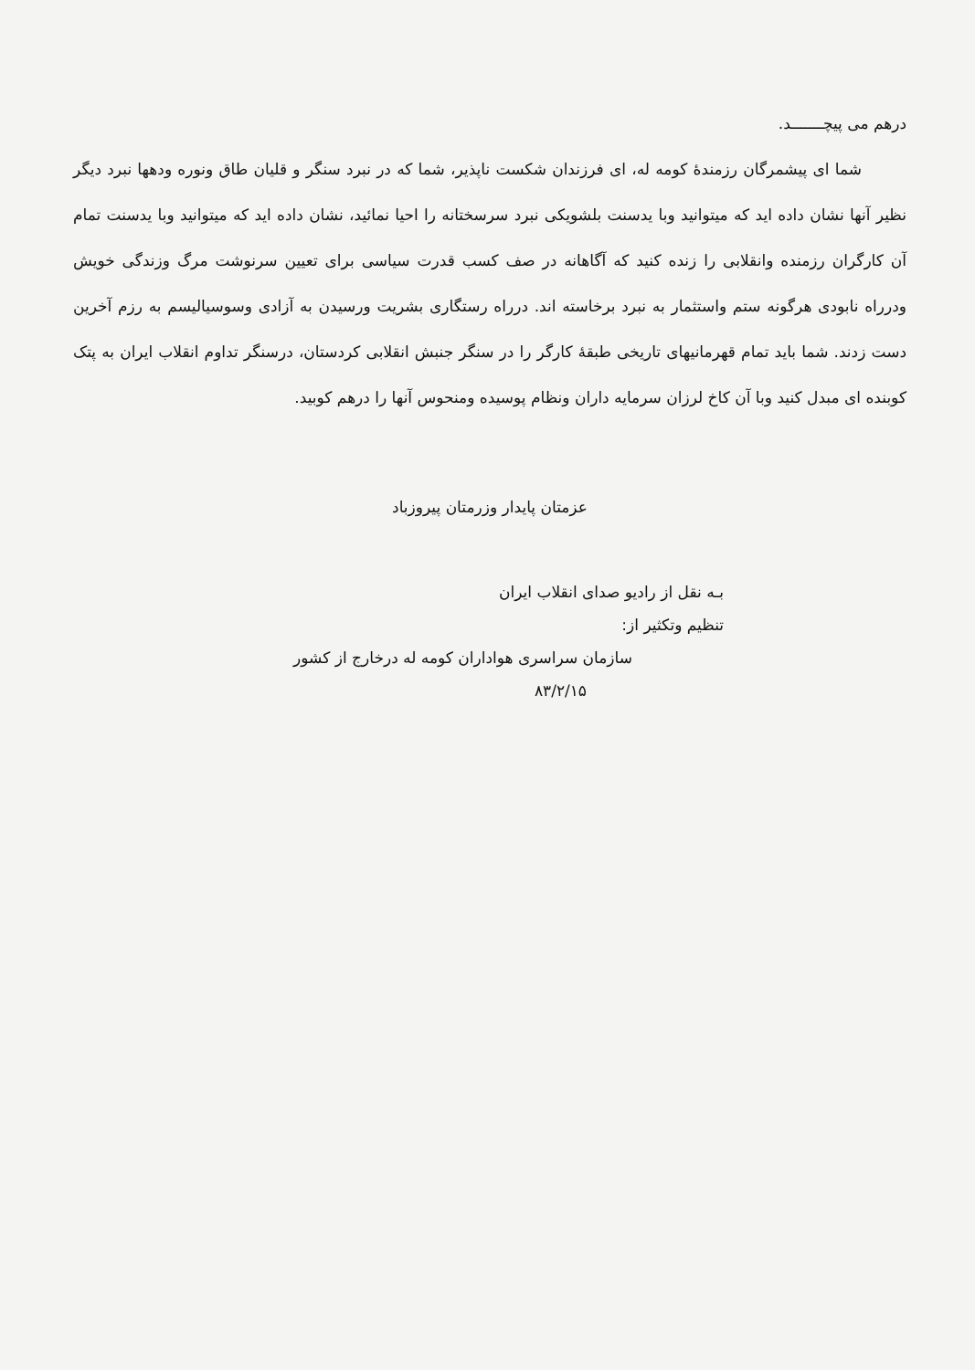درهم می پیچـــــــد.
شما ای پیشمرگان رزمندهٔ کومه له، ای فرزندان شکست ناپذیر، شما که در نبرد سنگر و قلیان طاق ونوره ودهها نبرد دیگر نظیر آنها نشان داده اید که میتوانید وبا یدسنت بلشویکی نبرد سرسختانه را احیا نمائید، نشان داده اید که میتوانید وبا یدسنت تمام آن کارگران رزمنده وانقلابی را زنده کنید که آگاهانه در صف کسب قدرت سیاسی برای تعیین سرنوشت مرگ وزندگی خویش ودرراه نابودی هرگونه ستم واستثمار به نبرد برخاسته اند. درراه رستگاری بشریت ورسیدن به آزادی وسوسیالیسم به رزم آخرین دست زدند. شما باید تمام قهرمانیهای تاریخی طبقهٔ کارگر را در سنگر جنبش انقلابی کردستان، درسنگر تداوم انقلاب ایران به پتک کوبنده ای مبدل کنید وبا آن کاخ لرزان سرمایه داران ونظام پوسیده ومنحوس آنها را درهم کوبید.
عزمتان پایدار وزرمتان پیروزباد
بـه نقل از رادیو صدای انقلاب ایران
تنظیم وتکثیر از:
سازمان سراسری هواداران کومه له درخارج از کشور
۸۳/۲/۱۵